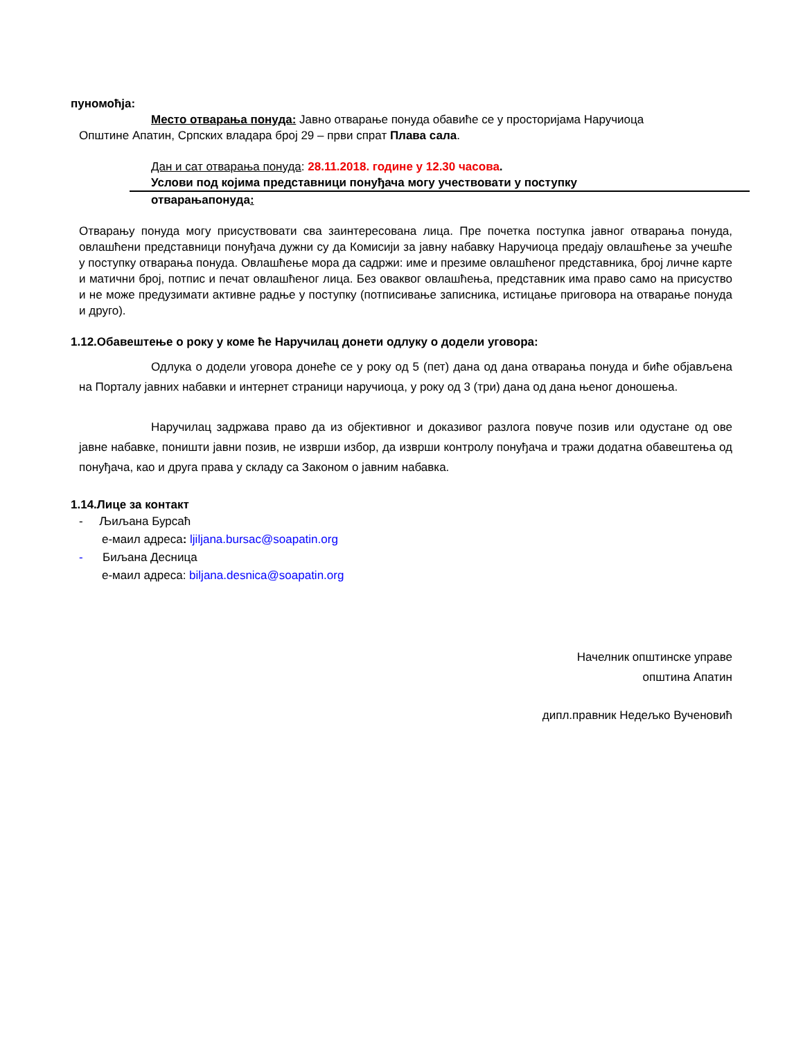пуномоћја:
Место отварања понуда: Јавно отварање понуда обавиће се у просторијама Наручиоца
Општине Апатин, Српских владара број 29 – први спрат Плава сала.
Дан и сат отварања понуда: 28.11.2018. године у 12.30 часова.
Услови под којима представници понуђача могу учествовати у поступку
отварањапонуда:
Отварању понуда могу присуствовати сва заинтересована лица. Пре почетка поступка јавног отварања понуда, овлашћени представници понуђача дужни су да Комисији за јавну набавку Наручиоца предају овлашћење за учешће у поступку отварања понуда. Овлашћење мора да садржи: име и презиме овлашћеног представника, број личне карте и матични број, потпис и печат овлашћеног лица. Без оваквог овлашћења, представник има право само на присуство и не може предузимати активне радње у поступку (потписивање записника, истицање приговора на отварање понуда и друго).
1.12.Обавештење о року у коме ће Наручилац донети одлуку о додели уговора:
Одлука о додели уговора донеће се у року од 5 (пет) дана од дана отварања понуда и биће објављена на Порталу јавних набавки и интернет страници наручиоца, у року од 3 (три) дана од дана њеног доношења.
Наручилац задржава право да из објективног и доказивог разлога повуче позив или одустане од ове јавне набавке, поништи јавни позив, не изврши избор, да изврши контролу понуђача и тражи додатна обавештења од понуђача, као и друга права у складу са Законом о јавним набавка.
1.14.Лице за контакт
- Љиљана Бурсаћ
е-маил адреса: ljiljana.bursac@soapatin.org
- Биљана Десница
е-маил адреса: biljana.desnica@soapatin.org
Начелник општинске управе
општина Апатин
дипл.правник Недељко Вученовић